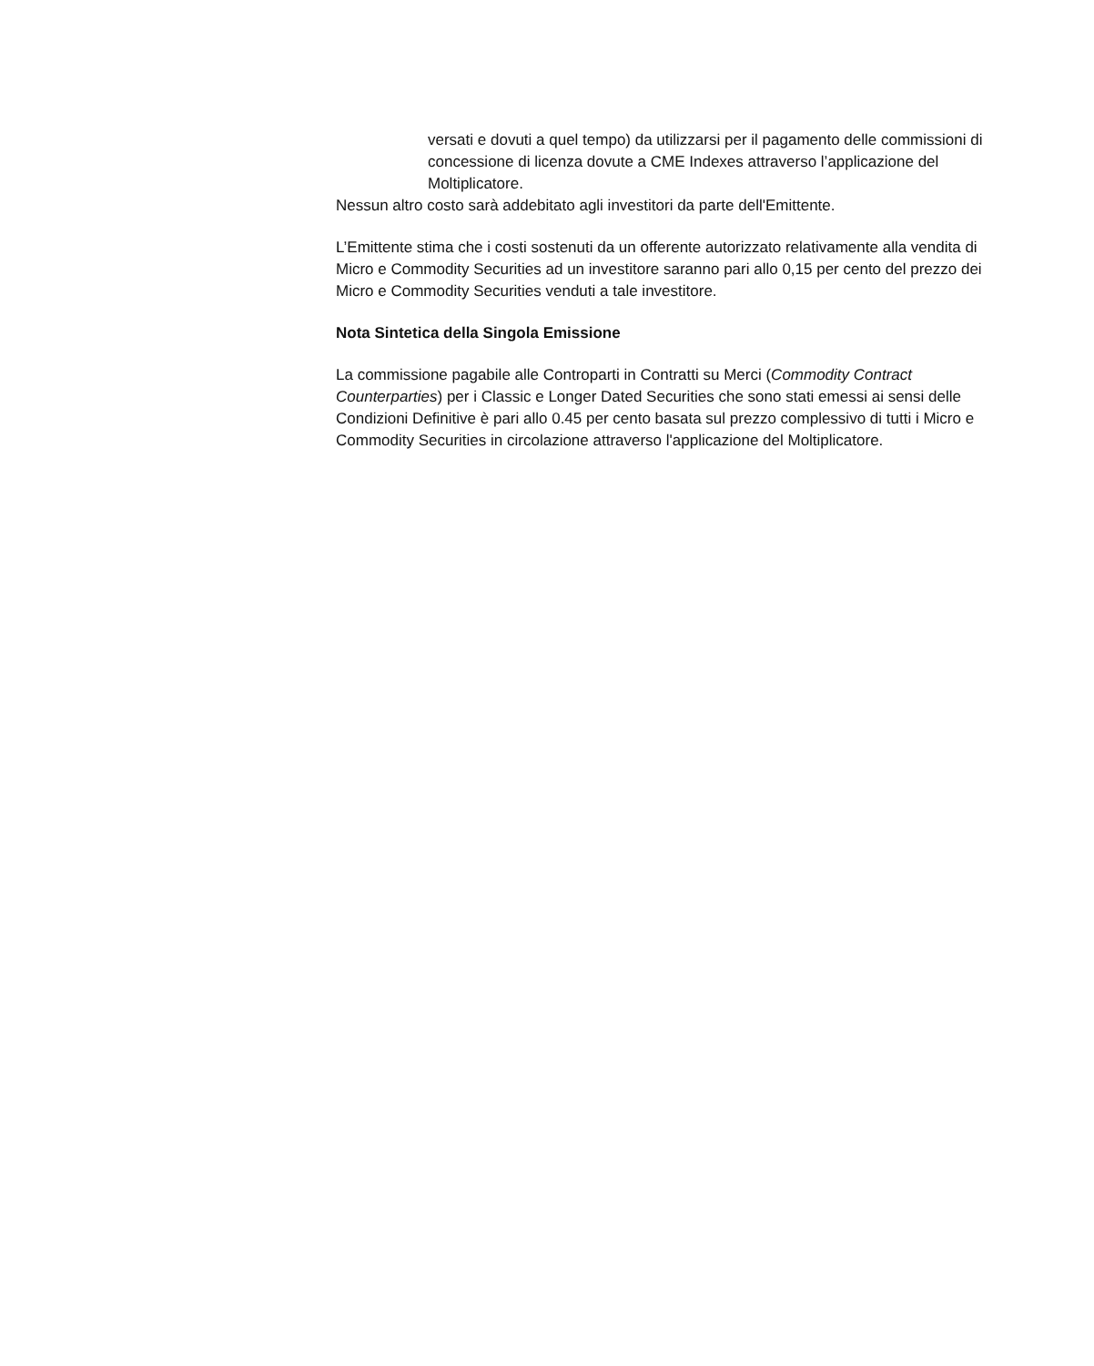versati e dovuti a quel tempo) da utilizzarsi per il pagamento delle commissioni di concessione di licenza dovute a CME Indexes attraverso l’applicazione del Moltiplicatore.
Nessun altro costo sarà addebitato agli investitori da parte dell'Emittente.
L’Emittente stima che i costi sostenuti da un offerente autorizzato relativamente alla vendita di Micro e Commodity Securities ad un investitore saranno pari allo 0,15 per cento del prezzo dei Micro e Commodity Securities venduti a tale investitore.
Nota Sintetica della Singola Emissione
La commissione pagabile alle Controparti in Contratti su Merci (Commodity Contract Counterparties) per i Classic e Longer Dated Securities che sono stati emessi ai sensi delle Condizioni Definitive è pari allo 0.45 per cento basata sul prezzo complessivo di tutti i Micro e Commodity Securities in circolazione attraverso l'applicazione del Moltiplicatore.